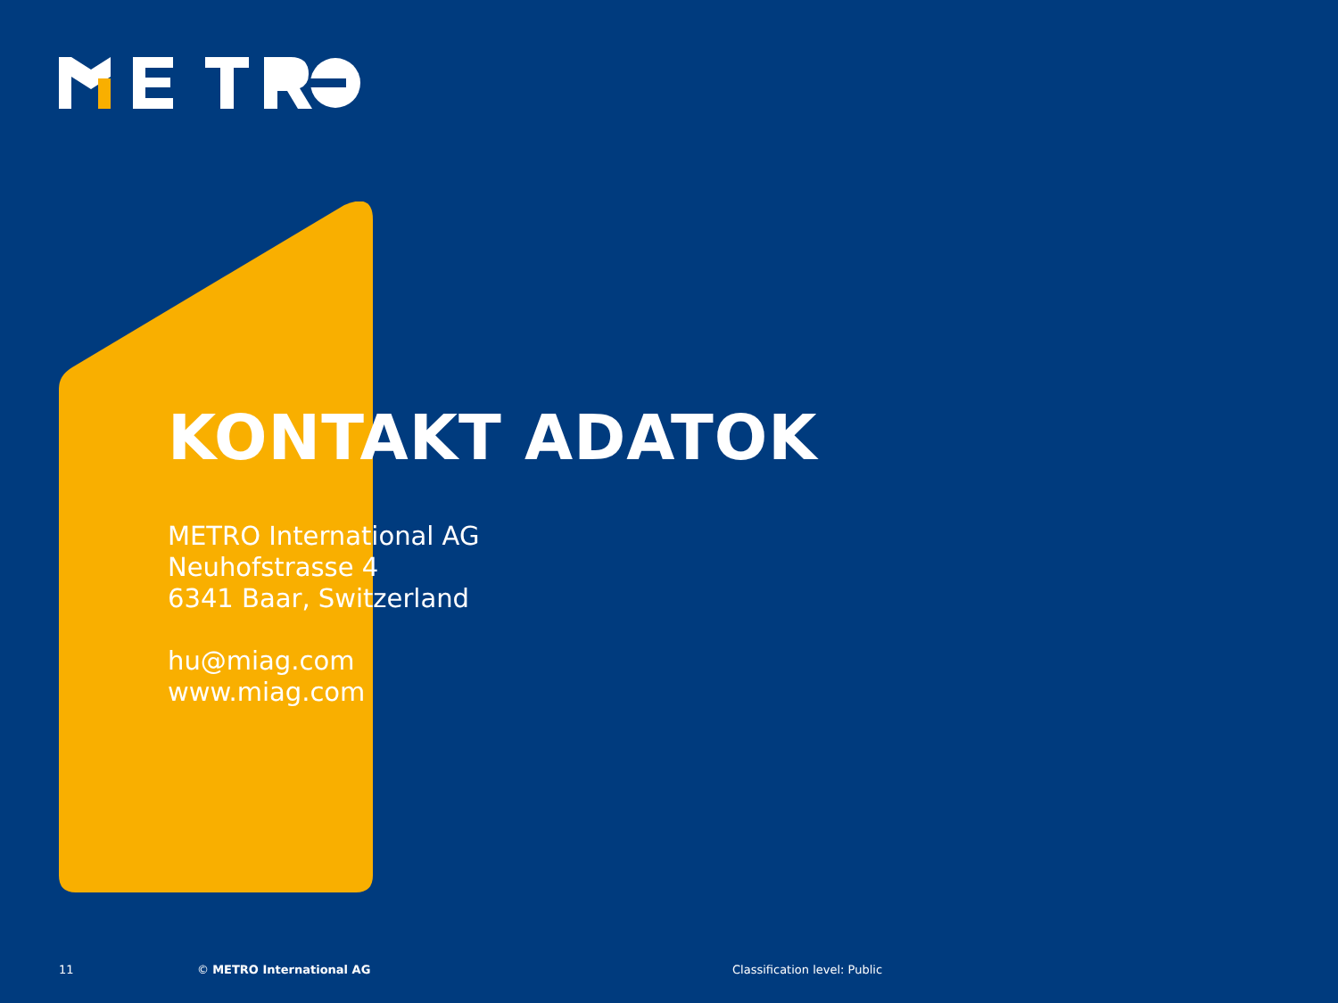KONTAKT ADATOK
METRO International AG
Neuhofstrasse 4
6341 Baar, Switzerland
hu@miag.com
www.miag.com
11 © METRO International AG Classification level: Public